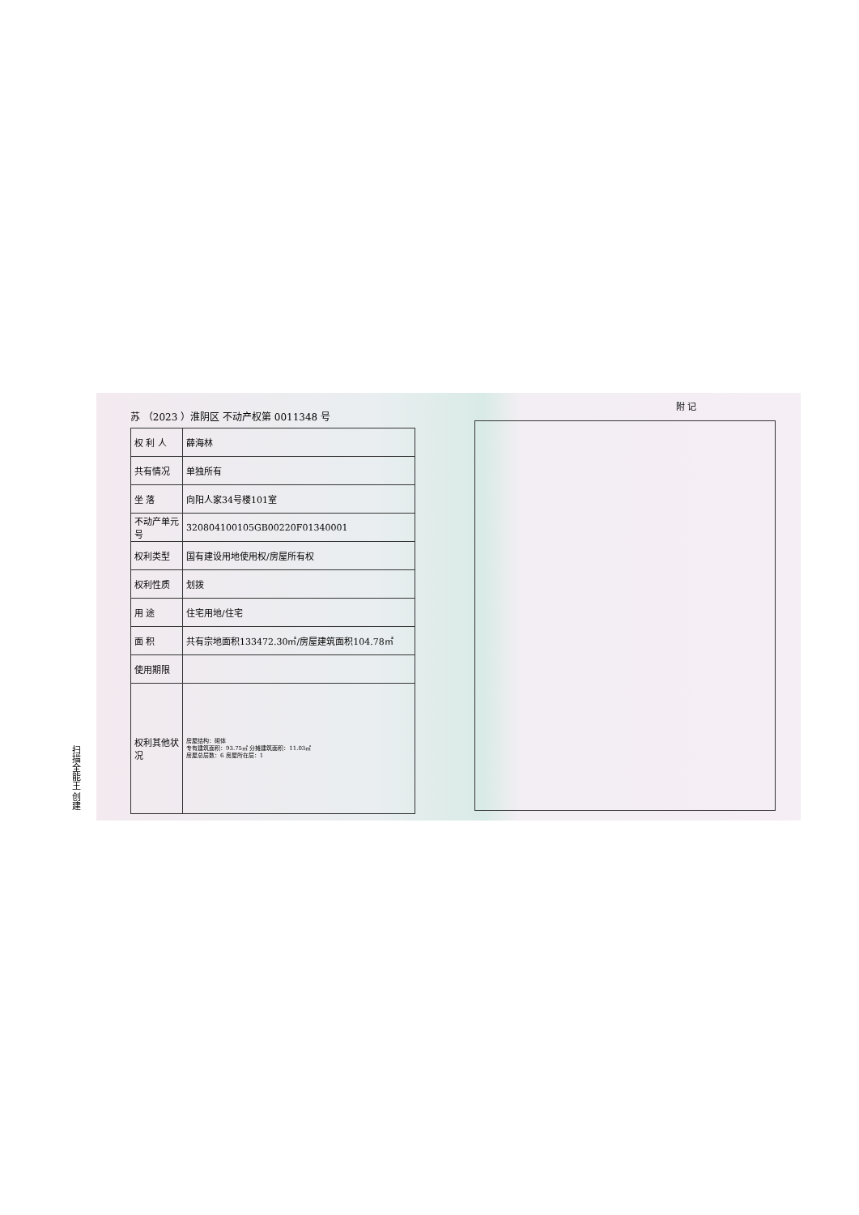苏 （2023 ）淮阴区 不动产权第 0011348 号
| 权 利 人 | 薛海林 |
| 共有情况 | 单独所有 |
| 坐 落 | 向阳人家34号楼101室 |
| 不动产单元号 | 320804100105GB00220F01340001 |
| 权利类型 | 国有建设用地使用权/房屋所有权 |
| 权利性质 | 划拨 |
| 用 途 | 住宅用地/住宅 |
| 面 积 | 共有宗地面积133472.30㎡/房屋建筑面积104.78㎡ |
| 使用期限 | |
| 权利其他状况 | 房屋结构：砌体 专有建筑面积：93.75㎡ 分摊建筑面积：11.03㎡ 房屋总层数：6 房屋所在层：1 |
附 记
扫描全能王 创建